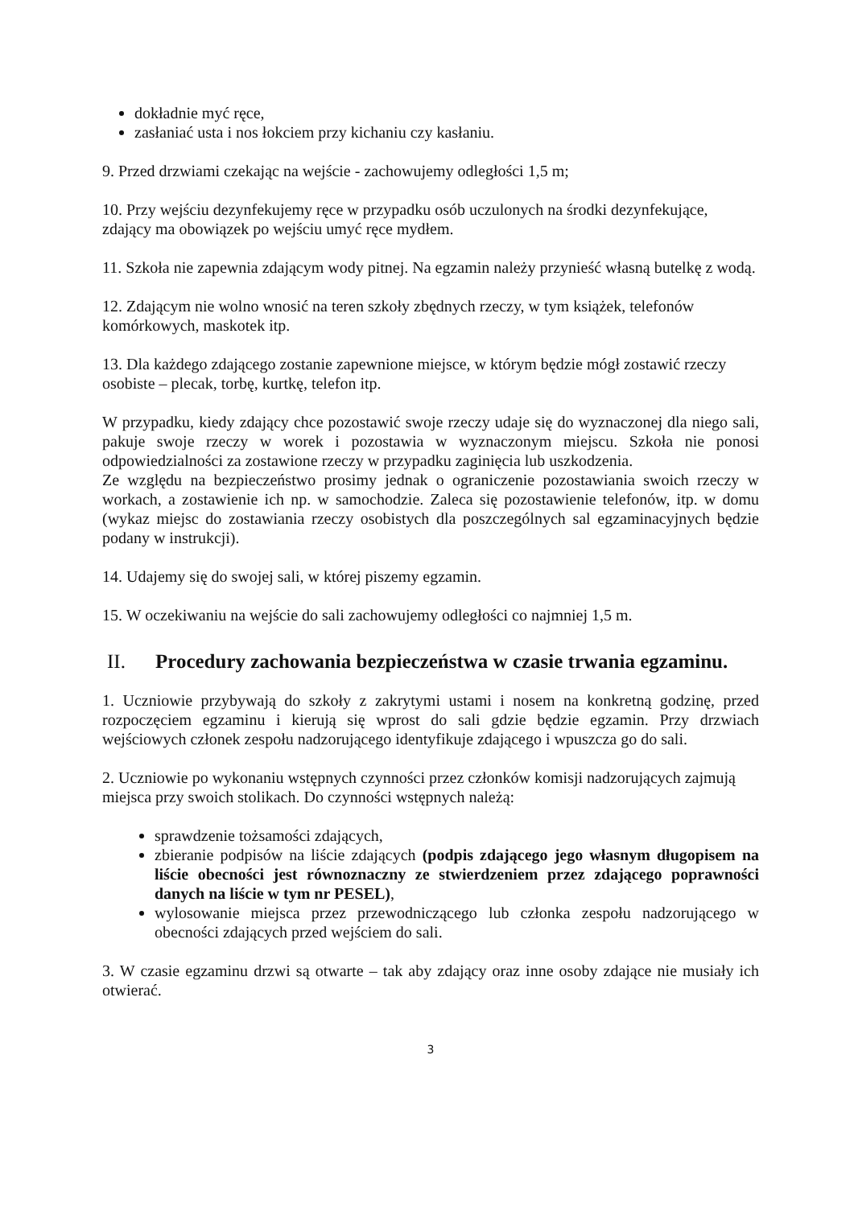dokładnie myć ręce,
zasłaniać usta i nos łokciem przy kichaniu czy kasłaniu.
9. Przed drzwiami czekając na wejście - zachowujemy odległości 1,5 m;
10. Przy wejściu dezynfekujemy ręce w przypadku osób uczulonych na środki dezynfekujące, zdający ma obowiązek po wejściu umyć ręce mydłem.
11. Szkoła nie zapewnia zdającym wody pitnej. Na egzamin należy przynieść własną butelkę z wodą.
12. Zdającym nie wolno wnosić na teren szkoły zbędnych rzeczy, w tym książek, telefonów komórkowych, maskotek itp.
13. Dla każdego zdającego zostanie zapewnione miejsce, w którym będzie mógł zostawić rzeczy osobiste – plecak, torbę, kurtkę, telefon itp.
W przypadku, kiedy zdający chce pozostawić swoje rzeczy udaje się do wyznaczonej dla niego sali, pakuje swoje rzeczy w worek i pozostawia w wyznaczonym miejscu. Szkoła nie ponosi odpowiedzialności za zostawione rzeczy w przypadku zaginięcia lub uszkodzenia.
Ze względu na bezpieczeństwo prosimy jednak o ograniczenie pozostawiania swoich rzeczy w workach, a zostawienie ich np. w samochodzie. Zaleca się pozostawienie telefonów, itp. w domu (wykaz miejsc do zostawiania rzeczy osobistych dla poszczególnych sal egzaminacyjnych będzie podany w instrukcji).
14. Udajemy się do swojej sali, w której piszemy egzamin.
15. W oczekiwaniu na wejście do sali zachowujemy odległości co najmniej 1,5 m.
II. Procedury zachowania bezpieczeństwa w czasie trwania egzaminu.
1. Uczniowie przybywają do szkoły z zakrytymi ustami i nosem na konkretną godzinę, przed rozpoczęciem egzaminu i kierują się wprost do sali gdzie będzie egzamin. Przy drzwiach wejściowych członek zespołu nadzorującego identyfikuje zdającego i wpuszcza go do sali.
2. Uczniowie po wykonaniu wstępnych czynności przez członków komisji nadzorujących zajmują miejsca przy swoich stolikach. Do czynności wstępnych należą:
sprawdzenie tożsamości zdających,
zbieranie podpisów na liście zdających (podpis zdającego jego własnym długopisem na liście obecności jest równoznaczny ze stwierdzeniem przez zdającego poprawności danych na liście w tym nr PESEL),
wylosowanie miejsca przez przewodniczącego lub członka zespołu nadzorującego w obecności zdających przed wejściem do sali.
3. W czasie egzaminu drzwi są otwarte – tak aby zdający oraz inne osoby zdające nie musiały ich otwierać.
3